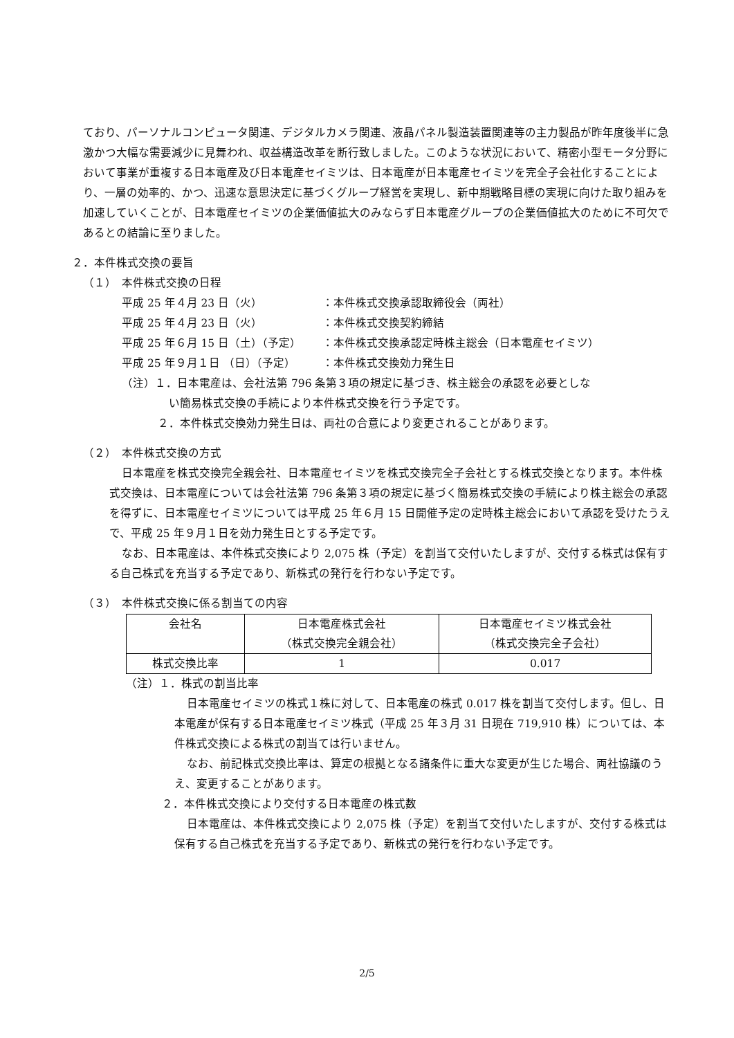ており、パーソナルコンピュータ関連、デジタルカメラ関連、液晶パネル製造装置関連等の主力製品が昨年度後半に急激かつ大幅な需要減少に見舞われ、収益構造改革を断行致しました。このような状況において、精密小型モータ分野において事業が重複する日本電産及び日本電産セイミツは、日本電産が日本電産セイミツを完全子会社化することにより、一層の効率的、かつ、迅速な意思決定に基づくグループ経営を実現し、新中期戦略目標の実現に向けた取り組みを加速していくことが、日本電産セイミツの企業価値拡大のみならず日本電産グループの企業価値拡大のために不可欠であるとの結論に至りました。
２．本件株式交換の要旨
（１）　本件株式交換の日程
平成 25 年４月 23 日（火） ：本件株式交換承認取締役会（両社）
平成 25 年４月 23 日（火） ：本件株式交換契約締結
平成 25 年６月 15 日（土）（予定） ：本件株式交換承認定時株主総会（日本電産セイミツ）
平成 25 年９月１日 （日）（予定） ：本件株式交換効力発生日
（注）１．日本電産は、会社法第 796 条第３項の規定に基づき、株主総会の承認を必要としな
い簡易株式交換の手続により本件株式交換を行う予定です。
２．本件株式交換効力発生日は、両社の合意により変更されることがあります。
（２）　本件株式交換の方式
日本電産を株式交換完全親会社、日本電産セイミツを株式交換完全子会社とする株式交換となります。本件株式交換は、日本電産については会社法第 796 条第３項の規定に基づく簡易株式交換の手続により株主総会の承認を得ずに、日本電産セイミツについては平成 25 年６月 15 日開催予定の定時株主総会において承認を受けたうえで、平成 25 年９月１日を効力発生日とする予定です。
なお、日本電産は、本件株式交換により 2,075 株（予定）を割当て交付いたしますが、交付する株式は保有する自己株式を充当する予定であり、新株式の発行を行わない予定です。
（３）　本件株式交換に係る割当ての内容
| 会社名 | 日本電産株式会社 （株式交換完全親会社） | 日本電産セイミツ株式会社 （株式交換完全子会社） |
| 株式交換比率 | 1 | 0.017 |
（注）１．株式の割当比率
日本電産セイミツの株式１株に対して、日本電産の株式 0.017 株を割当て交付します。但し、日本電産が保有する日本電産セイミツ株式（平成 25 年３月 31 日現在 719,910 株）については、本件株式交換による株式の割当ては行いません。
なお、前記株式交換比率は、算定の根拠となる諸条件に重大な変更が生じた場合、両社協議のうえ、変更することがあります。
２．本件株式交換により交付する日本電産の株式数
日本電産は、本件株式交換により 2,075 株（予定）を割当て交付いたしますが、交付する株式は保有する自己株式を充当する予定であり、新株式の発行を行わない予定です。
2/5